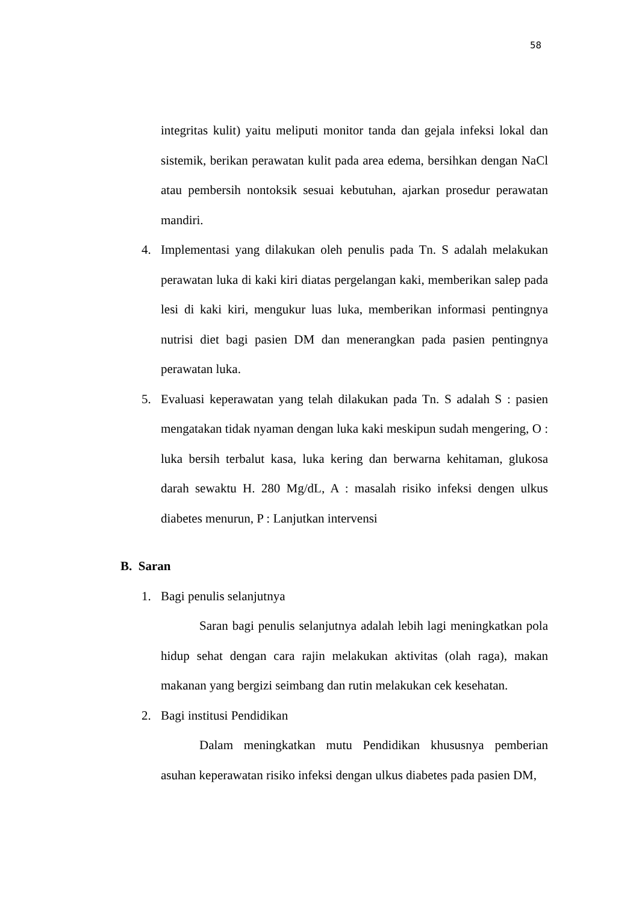58
integritas kulit) yaitu meliputi monitor tanda dan gejala infeksi lokal dan sistemik, berikan perawatan kulit pada area edema, bersihkan dengan NaCl atau pembersih nontoksik sesuai kebutuhan, ajarkan prosedur perawatan mandiri.
4. Implementasi yang dilakukan oleh penulis pada Tn. S adalah melakukan perawatan luka di kaki kiri diatas pergelangan kaki, memberikan salep pada lesi di kaki kiri, mengukur luas luka, memberikan informasi pentingnya nutrisi diet bagi pasien DM dan menerangkan pada pasien pentingnya perawatan luka.
5. Evaluasi keperawatan yang telah dilakukan pada Tn. S adalah S : pasien mengatakan tidak nyaman dengan luka kaki meskipun sudah mengering, O : luka bersih terbalut kasa, luka kering dan berwarna kehitaman, glukosa darah sewaktu H. 280 Mg/dL, A : masalah risiko infeksi dengen ulkus diabetes menurun, P : Lanjutkan intervensi
B. Saran
1. Bagi penulis selanjutnya
Saran bagi penulis selanjutnya adalah lebih lagi meningkatkan pola hidup sehat dengan cara rajin melakukan aktivitas (olah raga), makan makanan yang bergizi seimbang dan rutin melakukan cek kesehatan.
2. Bagi institusi Pendidikan
Dalam meningkatkan mutu Pendidikan khususnya pemberian asuhan keperawatan risiko infeksi dengan ulkus diabetes pada pasien DM,